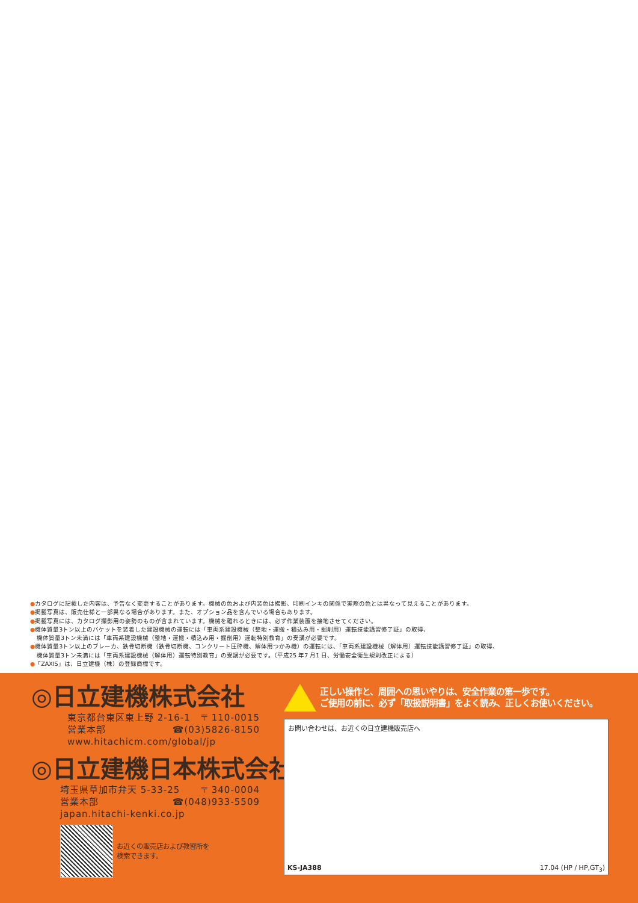●カタログに記載した内容は、予告なく変更することがあります。機械の色および内装色は撮影、印刷インキの関係で実際の色とは異なって見えることがあります。
●掲載写真は、販売仕様と一部異なる場合があります。また、オプション品を含んでいる場合もあります。
●掲載写真には、カタログ撮影用の姿勢のものが含まれています。機械を離れるときには、必ず作業装置を接地させてください。
●機体質量3トン以上のバケットを装着した建設機械の運転には「車両系建設機械（整地・運搬・積込み用・掘削用）運転技能講習修了証」の取得、
機体質量3トン未満には「車両系建設機械（整地・運搬・積込み用・掘削用）運転特別教育」の受講が必要です。
●機体質量3トン以上のブレーカ、鉄骨切断機（鉄骨切断機、コンクリート圧砕機、解体用つかみ機）の運転には、「車両系建設機械（解体用）運転技能講習修了証」の取得、
機体質量3トン未満には「車両系建設機械（解体用）運転特別教育」の受講が必要です。（平成25 年7 月1 日、労働安全衛生規則改正による）
●「ZAXIS」は、日立建機（株）の登録商標です。
◎日立建機株式会社
東京都台東区東上野 2-16-1 〒 110-0015
営業本部 ☎(03)5826-8150
www.hitachicm.com/global/jp
◎日立建機日本株式会社
埼玉県草加市弁天 5-33-25 〒 340-0004
営業本部 ☎(048)933-5509
japan.hitachi-kenki.co.jp
お近くの販売店および教習所を
検索できます。
正しい操作と、周囲への思いやりは、安全作業の第一歩です。
ご使用の前に、必ず「取扱説明書」をよく読み、正しくお使いください。
お問い合わせは、お近くの日立建機販売店へ
KS-JA388 17.04 (HP / HP,GT<sub>3</sub>)